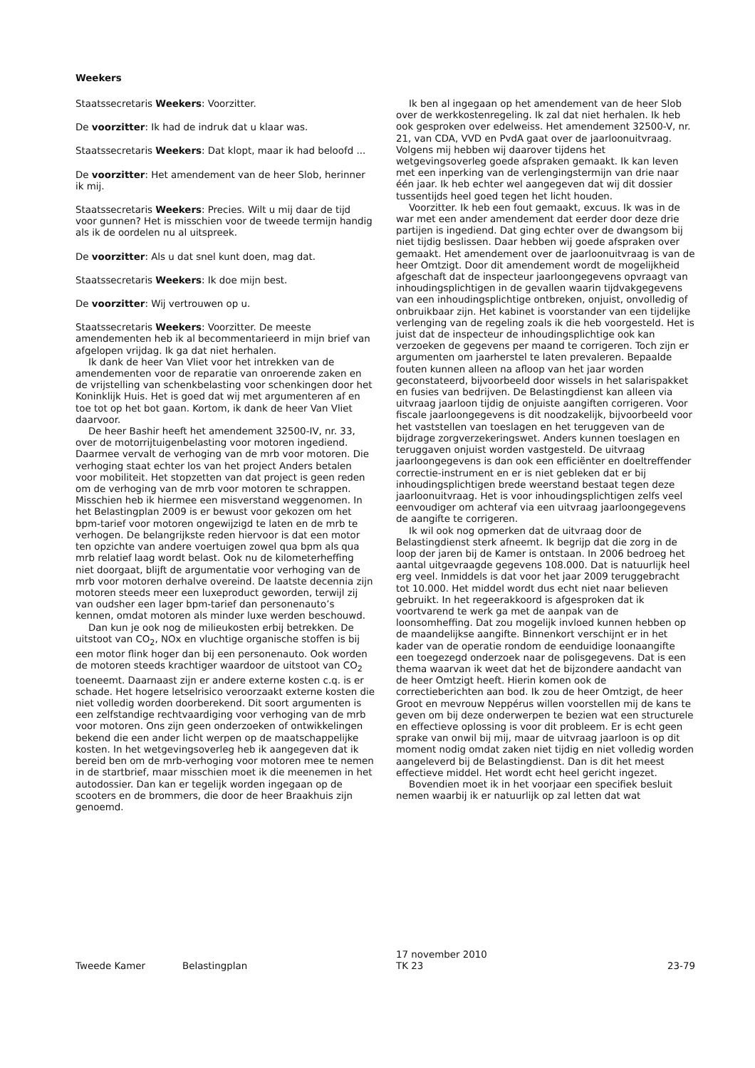Weekers
Staatssecretaris Weekers: Voorzitter.
De voorzitter: Ik had de indruk dat u klaar was.
Staatssecretaris Weekers: Dat klopt, maar ik had beloofd ...
De voorzitter: Het amendement van de heer Slob, herinner ik mij.
Staatssecretaris Weekers: Precies. Wilt u mij daar de tijd voor gunnen? Het is misschien voor de tweede termijn handig als ik de oordelen nu al uitspreek.
De voorzitter: Als u dat snel kunt doen, mag dat.
Staatssecretaris Weekers: Ik doe mijn best.
De voorzitter: Wij vertrouwen op u.
Staatssecretaris Weekers: Voorzitter. De meeste amendementen heb ik al becommentarieerd in mijn brief van afgelopen vrijdag. Ik ga dat niet herhalen.
Ik dank de heer Van Vliet voor het intrekken van de amendementen voor de reparatie van onroerende zaken en de vrijstelling van schenkbelasting voor schenkingen door het Koninklijk Huis. Het is goed dat wij met argumenteren af en toe tot op het bot gaan. Kortom, ik dank de heer Van Vliet daarvoor.
De heer Bashir heeft het amendement 32500-IV, nr. 33, over de motorrijtuigenbelasting voor motoren ingediend. Daarmee vervalt de verhoging van de mrb voor motoren. Die verhoging staat echter los van het project Anders betalen voor mobiliteit. Het stopzetten van dat project is geen reden om de verhoging van de mrb voor motoren te schrappen. Misschien heb ik hiermee een misverstand weggenomen. In het Belastingplan 2009 is er bewust voor gekozen om het bpm-tarief voor motoren ongewijzigd te laten en de mrb te verhogen. De belangrijkste reden hiervoor is dat een motor ten opzichte van andere voertuigen zowel qua bpm als qua mrb relatief laag wordt belast. Ook nu de kilometerheffing niet doorgaat, blijft de argumentatie voor verhoging van de mrb voor motoren derhalve overeind. De laatste decennia zijn motoren steeds meer een luxeproduct geworden, terwijl zij van oudsher een lager bpm-tarief dan personenauto’s kennen, omdat motoren als minder luxe werden beschouwd.
Dan kun je ook nog de milieukosten erbij betrekken. De uitstoot van CO<sub>2</sub>, NOx en vluchtige organische stoffen is bij een motor flink hoger dan bij een personenauto. Ook worden de motoren steeds krachtiger waardoor de uitstoot van CO<sub>2</sub> toeneemt. Daarnaast zijn er andere externe kosten c.q. is er schade. Het hogere letselrisico veroorzaakt externe kosten die niet volledig worden doorberekend. Dit soort argumenten is een zelfstandige rechtvaardiging voor verhoging van de mrb voor motoren. Ons zijn geen onderzoeken of ontwikkelingen bekend die een ander licht werpen op de maatschappelijke kosten. In het wetgevingsoverleg heb ik aangegeven dat ik bereid ben om de mrb-verhoging voor motoren mee te nemen in de startbrief, maar misschien moet ik die meenemen in het autodossier. Dan kan er tegelijk worden ingegaan op de scooters en de brommers, die door de heer Braakhuis zijn genoemd.
Ik ben al ingegaan op het amendement van de heer Slob over de werkkostenregeling. Ik zal dat niet herhalen. Ik heb ook gesproken over edelweiss. Het amendement 32500-V, nr. 21, van CDA, VVD en PvdA gaat over de jaarloonuitvraag. Volgens mij hebben wij daarover tijdens het wetgevingsoverleg goede afspraken gemaakt. Ik kan leven met een inperking van de verlengingstermijn van drie naar één jaar. Ik heb echter wel aangegeven dat wij dit dossier tussentijds heel goed tegen het licht houden.
Voorzitter. Ik heb een fout gemaakt, excuus. Ik was in de war met een ander amendement dat eerder door deze drie partijen is ingediend. Dat ging echter over de dwangsom bij niet tijdig beslissen. Daar hebben wij goede afspraken over gemaakt. Het amendement over de jaarloonuitvraag is van de heer Omtzigt. Door dit amendement wordt de mogelijkheid afgeschaft dat de inspecteur jaarloongegevens opvraagt van inhoudingsplichtigen in de gevallen waarin tijdvakgegevens van een inhoudingsplichtige ontbreken, onjuist, onvolledig of onbruikbaar zijn. Het kabinet is voorstander van een tijdelijke verlenging van de regeling zoals ik die heb voorgesteld. Het is juist dat de inspecteur de inhoudingsplichtige ook kan verzoeken de gegevens per maand te corrigeren. Toch zijn er argumenten om jaarherstel te laten prevaleren. Bepaalde fouten kunnen alleen na afloop van het jaar worden geconstateerd, bijvoorbeeld door wissels in het salarispakket en fusies van bedrijven. De Belastingdienst kan alleen via uitvraag jaarloon tijdig de onjuiste aangiften corrigeren. Voor fiscale jaarloongegevens is dit noodzakelijk, bijvoorbeeld voor het vaststellen van toeslagen en het teruggeven van de bijdrage zorgverzekeringswet. Anders kunnen toeslagen en teruggaven onjuist worden vastgesteld. De uitvraag jaarloongegevens is dan ook een efficiënter en doeltreffender correctie-instrument en er is niet gebleken dat er bij inhoudingsplichtigen brede weerstand bestaat tegen deze jaarloonuitvraag. Het is voor inhoudingsplichtigen zelfs veel eenvoudiger om achteraf via een uitvraag jaarloongegevens de aangifte te corrigeren.
Ik wil ook nog opmerken dat de uitvraag door de Belastingdienst sterk afneemt. Ik begrijp dat die zorg in de loop der jaren bij de Kamer is ontstaan. In 2006 bedroeg het aantal uitgevraagde gegevens 108.000. Dat is natuurlijk heel erg veel. Inmiddels is dat voor het jaar 2009 teruggebracht tot 10.000. Het middel wordt dus echt niet naar believen gebruikt. In het regeerakkoord is afgesproken dat ik voortvarend te werk ga met de aanpak van de loonsomheffing. Dat zou mogelijk invloed kunnen hebben op de maandelijkse aangifte. Binnenkort verschijnt er in het kader van de operatie rondom de eenduidige loonaangifte een toegezegd onderzoek naar de polisgegevens. Dat is een thema waarvan ik weet dat het de bijzondere aandacht van de heer Omtzigt heeft. Hierin komen ook de correctieberichten aan bod. Ik zou de heer Omtzigt, de heer Groot en mevrouw Neppérus willen voorstellen mij de kans te geven om bij deze onderwerpen te bezien wat een structurele en effectieve oplossing is voor dit probleem. Er is echt geen sprake van onwil bij mij, maar de uitvraag jaarloon is op dit moment nodig omdat zaken niet tijdig en niet volledig worden aangeleverd bij de Belastingdienst. Dan is dit het meest effectieve middel. Het wordt echt heel gericht ingezet.
Bovendien moet ik in het voorjaar een specifiek besluit nemen waarbij ik er natuurlijk op zal letten dat wat
Tweede Kamer Belastingplan
17 november 2010
TK 23
23-79